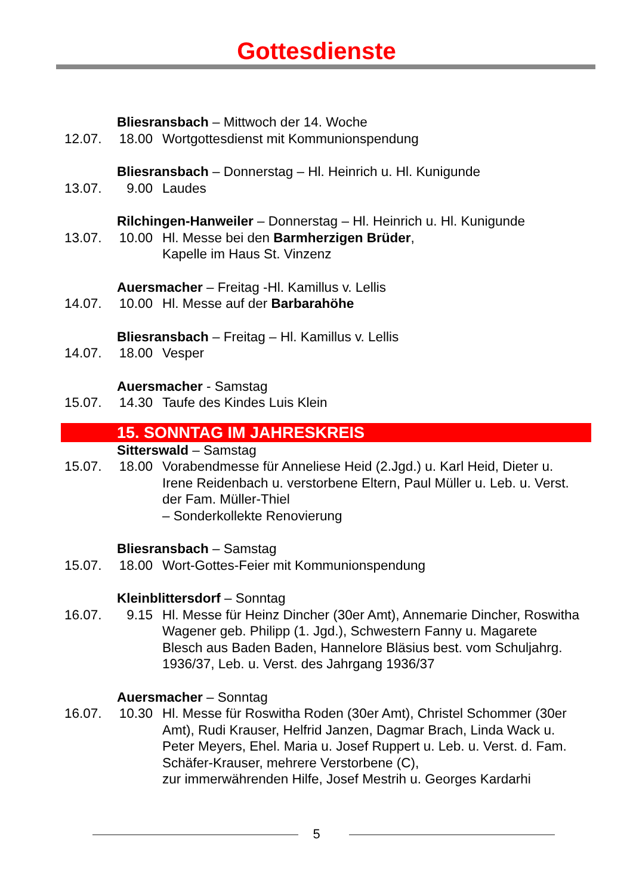Gottesdienste
Bliesransbach – Mittwoch der 14. Woche
12.07. 18.00 Wortgottesdienst mit Kommunionspendung
Bliesransbach – Donnerstag – Hl. Heinrich u. Hl. Kunigunde
13.07. 9.00 Laudes
Rilchingen-Hanweiler – Donnerstag – Hl. Heinrich u. Hl. Kunigunde
13.07. 10.00 Hl. Messe bei den Barmherzigen Brüder,
Kapelle im Haus St. Vinzenz
Auersmacher – Freitag -Hl. Kamillus v. Lellis
14.07. 10.00 Hl. Messe auf der Barbarahöhe
Bliesransbach – Freitag – Hl. Kamillus v. Lellis
14.07. 18.00 Vesper
Auersmacher - Samstag
15.07. 14.30 Taufe des Kindes Luis Klein
15. SONNTAG IM JAHRESKREIS
Sitterswald – Samstag
15.07. 18.00 Vorabendmesse für Anneliese Heid (2.Jgd.) u. Karl Heid, Dieter u. Irene Reidenbach u. verstorbene Eltern, Paul Müller u. Leb. u. Verst. der Fam. Müller-Thiel
– Sonderkollekte Renovierung
Bliesransbach – Samstag
15.07. 18.00 Wort-Gottes-Feier mit Kommunionspendung
Kleinblittersdorf – Sonntag
16.07. 9.15 Hl. Messe für Heinz Dincher (30er Amt), Annemarie Dincher, Roswitha Wagener geb. Philipp (1. Jgd.), Schwestern Fanny u. Magarete Blesch aus Baden Baden, Hannelore Bläsius best. vom Schuljahrg. 1936/37, Leb. u. Verst. des Jahrgang 1936/37
Auersmacher – Sonntag
16.07. 10.30 Hl. Messe für Roswitha Roden (30er Amt), Christel Schommer (30er Amt), Rudi Krauser, Helfrid Janzen, Dagmar Brach, Linda Wack u.
Peter Meyers, Ehel. Maria u. Josef Ruppert u. Leb. u. Verst. d. Fam. Schäfer-Krauser, mehrere Verstorbene (C),
zur immerwährenden Hilfe, Josef Mestrih u. Georges Kardarhi
5